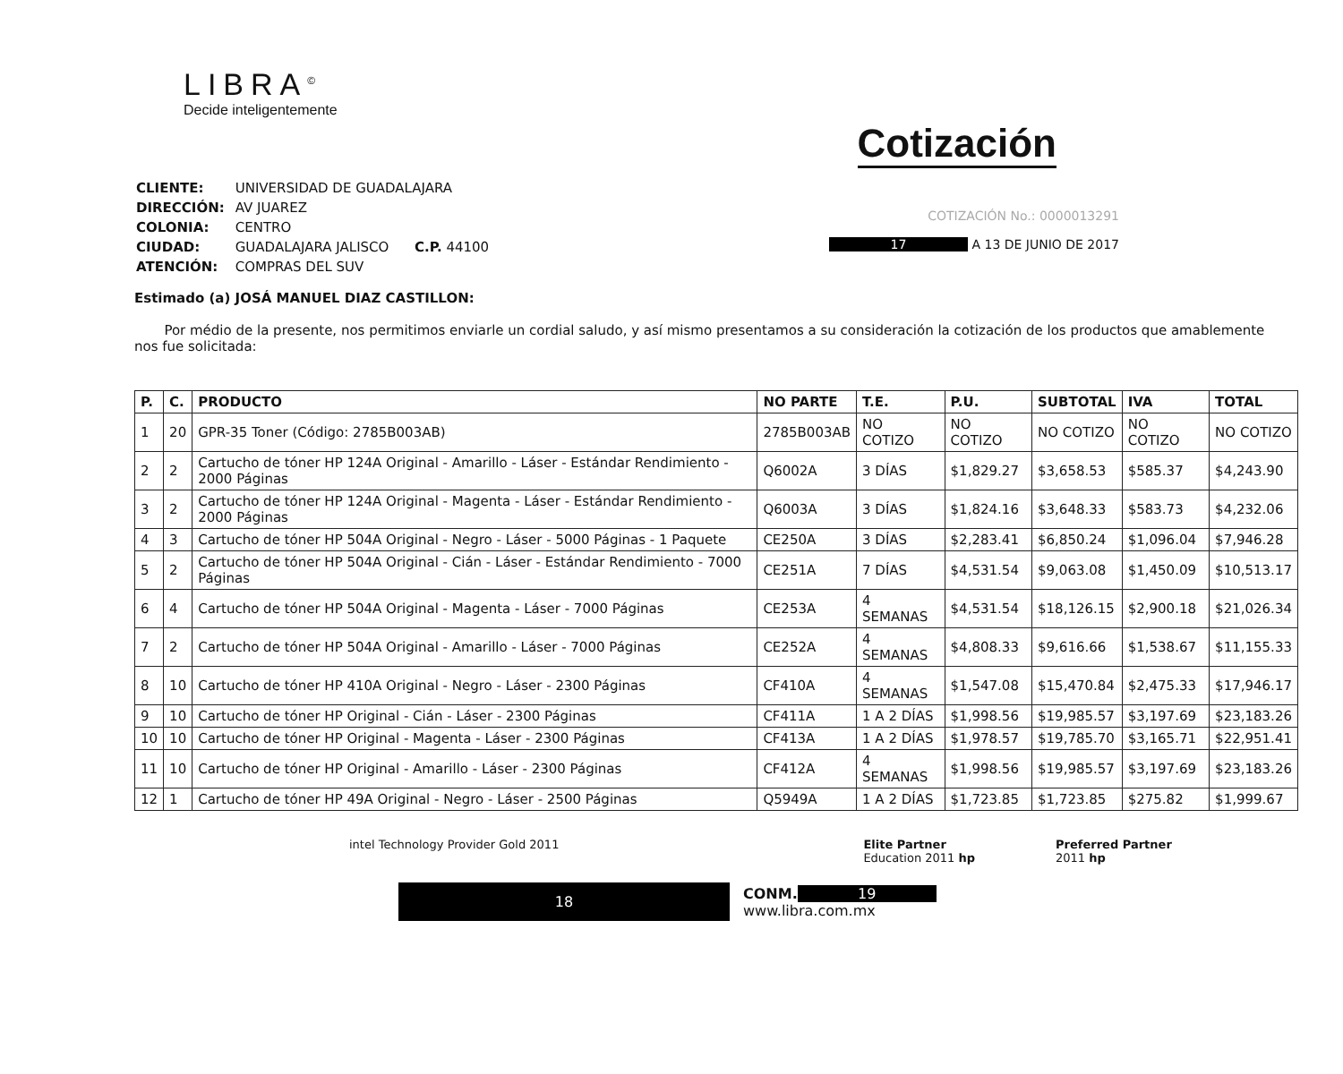LIBRA<sup>©</sup>
Decide inteligentemente
Cotización
| CLIENTE: | UNIVERSIDAD DE GUADALAJARA |
| DIRECCIÓN: | AV JUAREZ |
| COLONIA: | CENTRO |
| CIUDAD: | GUADALAJARA JALISCO C.P. 44100 |
| ATENCIÓN: | COMPRAS DEL SUV |
Estimado (a) JOSÁ MANUEL DIAZ CASTILLON:
COTIZACIÓN No.: 0000013291
17 A 13 DE JUNIO DE 2017
Por médio de la presente, nos permitimos enviarle un cordial saludo, y así mismo presentamos a su consideración la cotización de los productos que amablemente nos fue solicitada:
| P. | C. | PRODUCTO | NO PARTE | T.E. | P.U. | SUBTOTAL | IVA | TOTAL |
| --- | --- | --- | --- | --- | --- | --- | --- | --- |
| 1 | 20 | GPR-35 Toner (Código: 2785B003AB) | 2785B003AB | NO COTIZO | NO COTIZO | NO COTIZO | NO COTIZO | NO COTIZO |
| 2 | 2 | Cartucho de tóner HP 124A Original - Amarillo - Láser - Estándar Rendimiento - 2000 Páginas | Q6002A | 3 DÍAS | $1,829.27 | $3,658.53 | $585.37 | $4,243.90 |
| 3 | 2 | Cartucho de tóner HP 124A Original - Magenta - Láser - Estándar Rendimiento - 2000 Páginas | Q6003A | 3 DÍAS | $1,824.16 | $3,648.33 | $583.73 | $4,232.06 |
| 4 | 3 | Cartucho de tóner HP 504A Original - Negro - Láser - 5000 Páginas - 1 Paquete | CE250A | 3 DÍAS | $2,283.41 | $6,850.24 | $1,096.04 | $7,946.28 |
| 5 | 2 | Cartucho de tóner HP 504A Original - Cián - Láser - Estándar Rendimiento - 7000 Páginas | CE251A | 7 DÍAS | $4,531.54 | $9,063.08 | $1,450.09 | $10,513.17 |
| 6 | 4 | Cartucho de tóner HP 504A Original - Magenta - Láser - 7000 Páginas | CE253A | 4 SEMANAS | $4,531.54 | $18,126.15 | $2,900.18 | $21,026.34 |
| 7 | 2 | Cartucho de tóner HP 504A Original - Amarillo - Láser - 7000 Páginas | CE252A | 4 SEMANAS | $4,808.33 | $9,616.66 | $1,538.67 | $11,155.33 |
| 8 | 10 | Cartucho de tóner HP 410A Original - Negro - Láser - 2300 Páginas | CF410A | 4 SEMANAS | $1,547.08 | $15,470.84 | $2,475.33 | $17,946.17 |
| 9 | 10 | Cartucho de tóner HP Original - Cián - Láser - 2300 Páginas | CF411A | 1 A 2 DÍAS | $1,998.56 | $19,985.57 | $3,197.69 | $23,183.26 |
| 10 | 10 | Cartucho de tóner HP Original - Magenta - Láser - 2300 Páginas | CF413A | 1 A 2 DÍAS | $1,978.57 | $19,785.70 | $3,165.71 | $22,951.41 |
| 11 | 10 | Cartucho de tóner HP Original - Amarillo - Láser - 2300 Páginas | CF412A | 4 SEMANAS | $1,998.56 | $19,985.57 | $3,197.69 | $23,183.26 |
| 12 | 1 | Cartucho de tóner HP 49A Original - Negro - Láser - 2500 Páginas | Q5949A | 1 A 2 DÍAS | $1,723.85 | $1,723.85 | $275.82 | $1,999.67 |
intel Technology Provider Gold 2011
Elite Partner
Education 2011 hp
Preferred Partner
2011 hp
18
CONM. 19
www.libra.com.mx